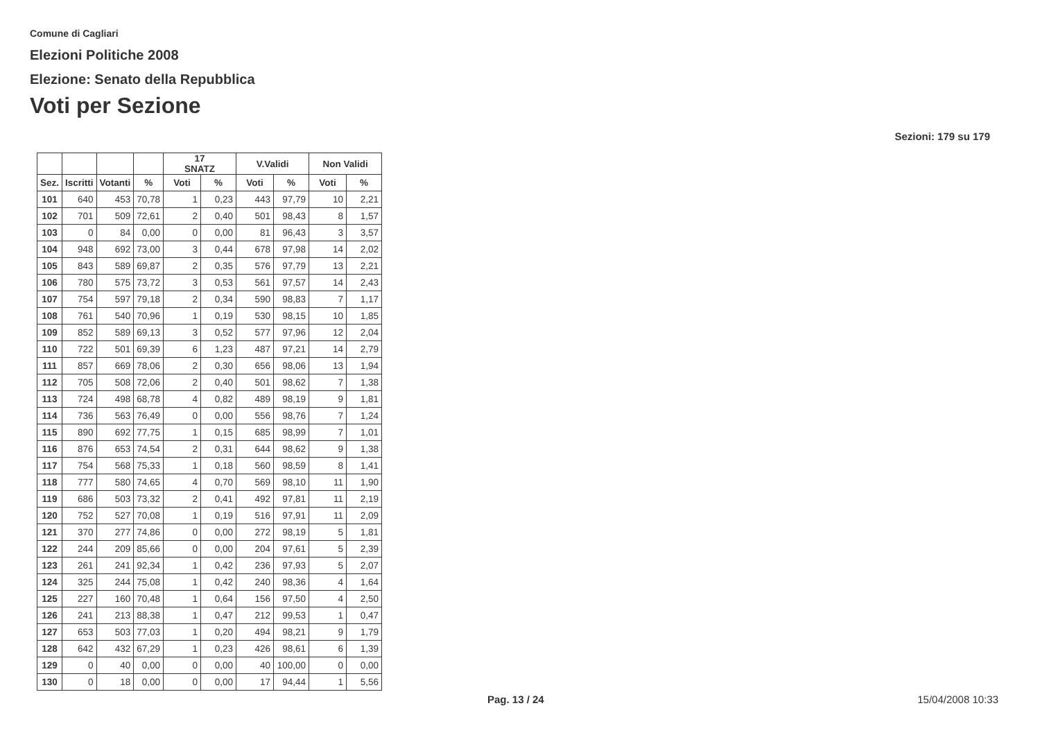Comune di Cagliari
Elezioni Politiche 2008
Elezione: Senato della Repubblica
Voti per Sezione
Sezioni: 179 su 179
| | | | | 17 SNATZ | | V.Validi | | Non Validi | |
| --- | --- | --- | --- | --- | --- | --- | --- | --- | --- |
| Sez. | Iscritti | Votanti | % | Voti | % | Voti | % | Voti | % |
| 101 | 640 | 453 | 70,78 | 1 | 0,23 | 443 | 97,79 | 10 | 2,21 |
| 102 | 701 | 509 | 72,61 | 2 | 0,40 | 501 | 98,43 | 8 | 1,57 |
| 103 | 0 | 84 | 0,00 | 0 | 0,00 | 81 | 96,43 | 3 | 3,57 |
| 104 | 948 | 692 | 73,00 | 3 | 0,44 | 678 | 97,98 | 14 | 2,02 |
| 105 | 843 | 589 | 69,87 | 2 | 0,35 | 576 | 97,79 | 13 | 2,21 |
| 106 | 780 | 575 | 73,72 | 3 | 0,53 | 561 | 97,57 | 14 | 2,43 |
| 107 | 754 | 597 | 79,18 | 2 | 0,34 | 590 | 98,83 | 7 | 1,17 |
| 108 | 761 | 540 | 70,96 | 1 | 0,19 | 530 | 98,15 | 10 | 1,85 |
| 109 | 852 | 589 | 69,13 | 3 | 0,52 | 577 | 97,96 | 12 | 2,04 |
| 110 | 722 | 501 | 69,39 | 6 | 1,23 | 487 | 97,21 | 14 | 2,79 |
| 111 | 857 | 669 | 78,06 | 2 | 0,30 | 656 | 98,06 | 13 | 1,94 |
| 112 | 705 | 508 | 72,06 | 2 | 0,40 | 501 | 98,62 | 7 | 1,38 |
| 113 | 724 | 498 | 68,78 | 4 | 0,82 | 489 | 98,19 | 9 | 1,81 |
| 114 | 736 | 563 | 76,49 | 0 | 0,00 | 556 | 98,76 | 7 | 1,24 |
| 115 | 890 | 692 | 77,75 | 1 | 0,15 | 685 | 98,99 | 7 | 1,01 |
| 116 | 876 | 653 | 74,54 | 2 | 0,31 | 644 | 98,62 | 9 | 1,38 |
| 117 | 754 | 568 | 75,33 | 1 | 0,18 | 560 | 98,59 | 8 | 1,41 |
| 118 | 777 | 580 | 74,65 | 4 | 0,70 | 569 | 98,10 | 11 | 1,90 |
| 119 | 686 | 503 | 73,32 | 2 | 0,41 | 492 | 97,81 | 11 | 2,19 |
| 120 | 752 | 527 | 70,08 | 1 | 0,19 | 516 | 97,91 | 11 | 2,09 |
| 121 | 370 | 277 | 74,86 | 0 | 0,00 | 272 | 98,19 | 5 | 1,81 |
| 122 | 244 | 209 | 85,66 | 0 | 0,00 | 204 | 97,61 | 5 | 2,39 |
| 123 | 261 | 241 | 92,34 | 1 | 0,42 | 236 | 97,93 | 5 | 2,07 |
| 124 | 325 | 244 | 75,08 | 1 | 0,42 | 240 | 98,36 | 4 | 1,64 |
| 125 | 227 | 160 | 70,48 | 1 | 0,64 | 156 | 97,50 | 4 | 2,50 |
| 126 | 241 | 213 | 88,38 | 1 | 0,47 | 212 | 99,53 | 1 | 0,47 |
| 127 | 653 | 503 | 77,03 | 1 | 0,20 | 494 | 98,21 | 9 | 1,79 |
| 128 | 642 | 432 | 67,29 | 1 | 0,23 | 426 | 98,61 | 6 | 1,39 |
| 129 | 0 | 40 | 0,00 | 0 | 0,00 | 40 | 100,00 | 0 | 0,00 |
| 130 | 0 | 18 | 0,00 | 0 | 0,00 | 17 | 94,44 | 1 | 5,56 |
Pag. 13 / 24 15/04/2008 10:33